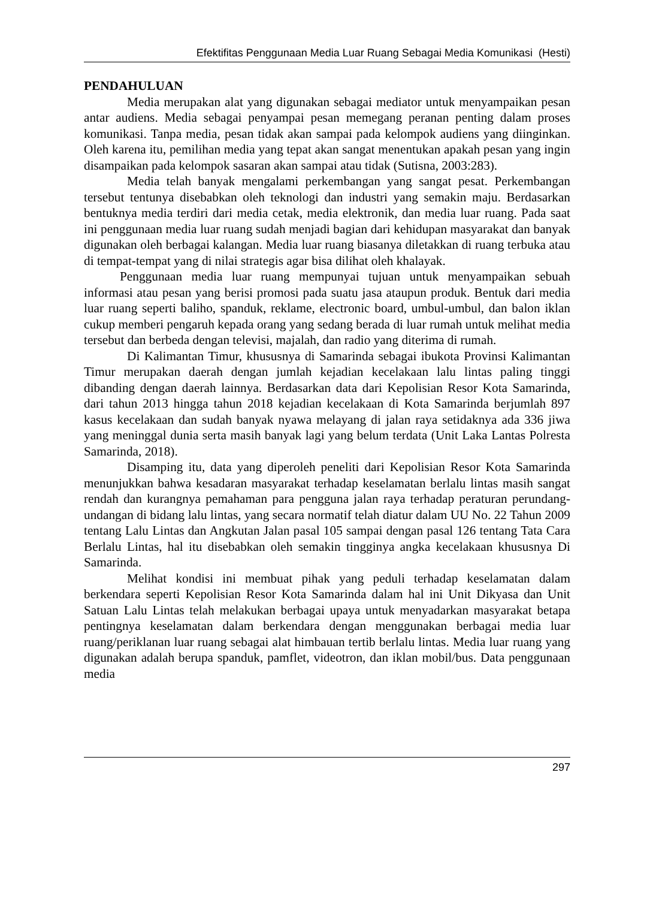Efektifitas Penggunaan Media Luar Ruang Sebagai Media Komunikasi (Hesti)
PENDAHULUAN
Media merupakan alat yang digunakan sebagai mediator untuk menyampaikan pesan antar audiens. Media sebagai penyampai pesan memegang peranan penting dalam proses komunikasi. Tanpa media, pesan tidak akan sampai pada kelompok audiens yang diinginkan. Oleh karena itu, pemilihan media yang tepat akan sangat menentukan apakah pesan yang ingin disampaikan pada kelompok sasaran akan sampai atau tidak (Sutisna, 2003:283).
Media telah banyak mengalami perkembangan yang sangat pesat. Perkembangan tersebut tentunya disebabkan oleh teknologi dan industri yang semakin maju. Berdasarkan bentuknya media terdiri dari media cetak, media elektronik, dan media luar ruang. Pada saat ini penggunaan media luar ruang sudah menjadi bagian dari kehidupan masyarakat dan banyak digunakan oleh berbagai kalangan. Media luar ruang biasanya diletakkan di ruang terbuka atau di tempat-tempat yang di nilai strategis agar bisa dilihat oleh khalayak.
Penggunaan media luar ruang mempunyai tujuan untuk menyampaikan sebuah informasi atau pesan yang berisi promosi pada suatu jasa ataupun produk. Bentuk dari media luar ruang seperti baliho, spanduk, reklame, electronic board, umbul-umbul, dan balon iklan cukup memberi pengaruh kepada orang yang sedang berada di luar rumah untuk melihat media tersebut dan berbeda dengan televisi, majalah, dan radio yang diterima di rumah.
Di Kalimantan Timur, khususnya di Samarinda sebagai ibukota Provinsi Kalimantan Timur merupakan daerah dengan jumlah kejadian kecelakaan lalu lintas paling tinggi dibanding dengan daerah lainnya. Berdasarkan data dari Kepolisian Resor Kota Samarinda, dari tahun 2013 hingga tahun 2018 kejadian kecelakaan di Kota Samarinda berjumlah 897 kasus kecelakaan dan sudah banyak nyawa melayang di jalan raya setidaknya ada 336 jiwa yang meninggal dunia serta masih banyak lagi yang belum terdata (Unit Laka Lantas Polresta Samarinda, 2018).
Disamping itu, data yang diperoleh peneliti dari Kepolisian Resor Kota Samarinda menunjukkan bahwa kesadaran masyarakat terhadap keselamatan berlalu lintas masih sangat rendah dan kurangnya pemahaman para pengguna jalan raya terhadap peraturan perundang-undangan di bidang lalu lintas, yang secara normatif telah diatur dalam UU No. 22 Tahun 2009 tentang Lalu Lintas dan Angkutan Jalan pasal 105 sampai dengan pasal 126 tentang Tata Cara Berlalu Lintas, hal itu disebabkan oleh semakin tingginya angka kecelakaan khususnya Di Samarinda.
Melihat kondisi ini membuat pihak yang peduli terhadap keselamatan dalam berkendara seperti Kepolisian Resor Kota Samarinda dalam hal ini Unit Dikyasa dan Unit Satuan Lalu Lintas telah melakukan berbagai upaya untuk menyadarkan masyarakat betapa pentingnya keselamatan dalam berkendara dengan menggunakan berbagai media luar ruang/periklanan luar ruang sebagai alat himbauan tertib berlalu lintas. Media luar ruang yang digunakan adalah berupa spanduk, pamflet, videotron, dan iklan mobil/bus. Data penggunaan media
297